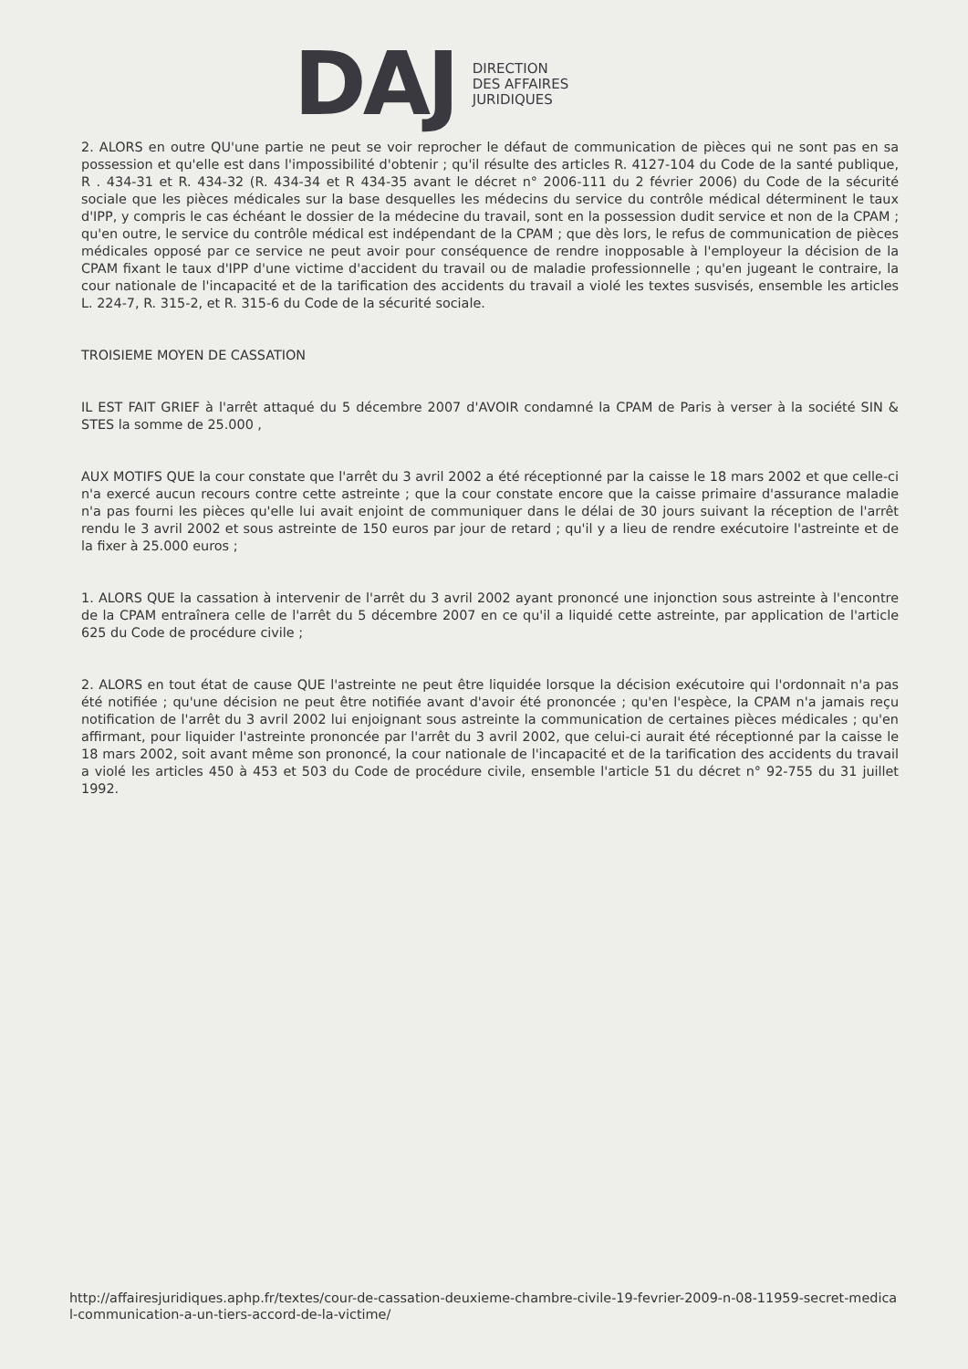DAJ
DIRECTION
DES AFFAIRES
JURIDIQUES
2. ALORS en outre QU'une partie ne peut se voir reprocher le défaut de communication de pièces qui ne sont pas en sa possession et qu'elle est dans l'impossibilité d'obtenir ; qu'il résulte des articles R. 4127-104 du Code de la santé publique, R . 434-31 et R. 434-32 (R. 434-34 et R 434-35 avant le décret n° 2006-111 du 2 février 2006) du Code de la sécurité sociale que les pièces médicales sur la base desquelles les médecins du service du contrôle médical déterminent le taux d'IPP, y compris le cas échéant le dossier de la médecine du travail, sont en la possession dudit service et non de la CPAM ; qu'en outre, le service du contrôle médical est indépendant de la CPAM ; que dès lors, le refus de communication de pièces médicales opposé par ce service ne peut avoir pour conséquence de rendre inopposable à l'employeur la décision de la CPAM fixant le taux d'IPP d'une victime d'accident du travail ou de maladie professionnelle ; qu'en jugeant le contraire, la cour nationale de l'incapacité et de la tarification des accidents du travail a violé les textes susvisés, ensemble les articles L. 224-7, R. 315-2, et R. 315-6 du Code de la sécurité sociale.
TROISIEME MOYEN DE CASSATION
IL EST FAIT GRIEF à l'arrêt attaqué du 5 décembre 2007 d'AVOIR condamné la CPAM de Paris à verser à la société SIN & STES la somme de 25.000 ,
AUX MOTIFS QUE la cour constate que l'arrêt du 3 avril 2002 a été réceptionné par la caisse le 18 mars 2002 et que celle-ci n'a exercé aucun recours contre cette astreinte ; que la cour constate encore que la caisse primaire d'assurance maladie n'a pas fourni les pièces qu'elle lui avait enjoint de communiquer dans le délai de 30 jours suivant la réception de l'arrêt rendu le 3 avril 2002 et sous astreinte de 150 euros par jour de retard ; qu'il y a lieu de rendre exécutoire l'astreinte et de la fixer à 25.000 euros ;
1. ALORS QUE la cassation à intervenir de l'arrêt du 3 avril 2002 ayant prononcé une injonction sous astreinte à l'encontre de la CPAM entraînera celle de l'arrêt du 5 décembre 2007 en ce qu'il a liquidé cette astreinte, par application de l'article 625 du Code de procédure civile ;
2. ALORS en tout état de cause QUE l'astreinte ne peut être liquidée lorsque la décision exécutoire qui l'ordonnait n'a pas été notifiée ; qu'une décision ne peut être notifiée avant d'avoir été prononcée ; qu'en l'espèce, la CPAM n'a jamais reçu notification de l'arrêt du 3 avril 2002 lui enjoignant sous astreinte la communication de certaines pièces médicales ; qu'en affirmant, pour liquider l'astreinte prononcée par l'arrêt du 3 avril 2002, que celui-ci aurait été réceptionné par la caisse le 18 mars 2002, soit avant même son prononcé, la cour nationale de l'incapacité et de la tarification des accidents du travail a violé les articles 450 à 453 et 503 du Code de procédure civile, ensemble l'article 51 du décret n° 92-755 du 31 juillet 1992.
http://affairesjuridiques.aphp.fr/textes/cour-de-cassation-deuxieme-chambre-civile-19-fevrier-2009-n-08-11959-secret-medical-communication-a-un-tiers-accord-de-la-victime/